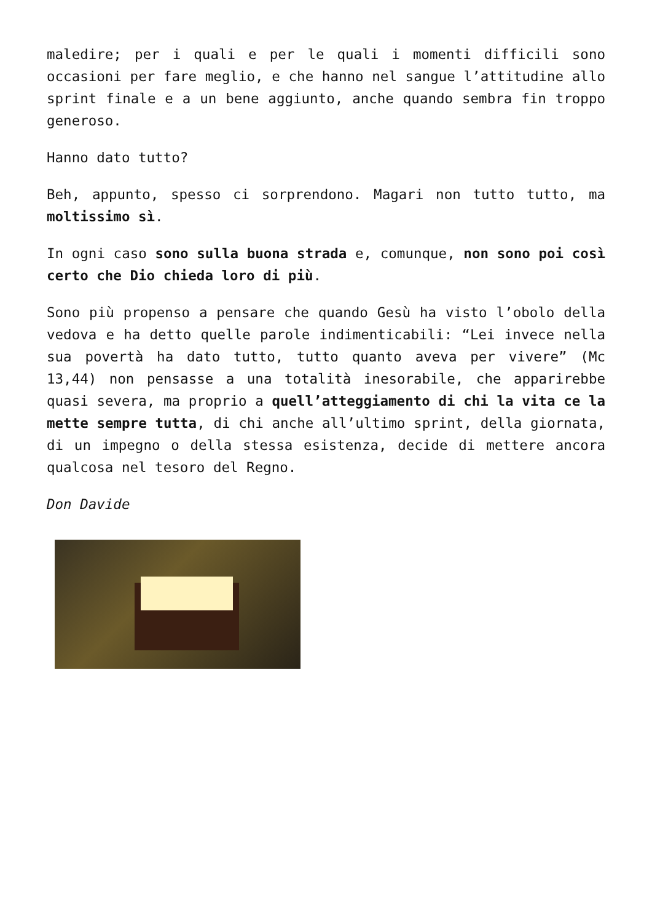maledire; per i quali e per le quali i momenti difficili sono occasioni per fare meglio, e che hanno nel sangue l’attitudine allo sprint finale e a un bene aggiunto, anche quando sembra fin troppo generoso.
Hanno dato tutto?
Beh, appunto, spesso ci sorprendono. Magari non tutto tutto, ma moltissimo sì.
In ogni caso sono sulla buona strada e, comunque, non sono poi così certo che Dio chieda loro di più.
Sono più propenso a pensare che quando Gesù ha visto l’obolo della vedova e ha detto quelle parole indimenticabili: “Lei invece nella sua povertà ha dato tutto, tutto quanto aveva per vivere” (Mc 13,44) non pensasse a una totalità inesorabile, che apparirebbe quasi severa, ma proprio a quell’atteggiamento di chi la vita ce la mette sempre tutta, di chi anche all’ultimo sprint, della giornata, di un impegno o della stessa esistenza, decide di mettere ancora qualcosa nel tesoro del Regno.
Don Davide